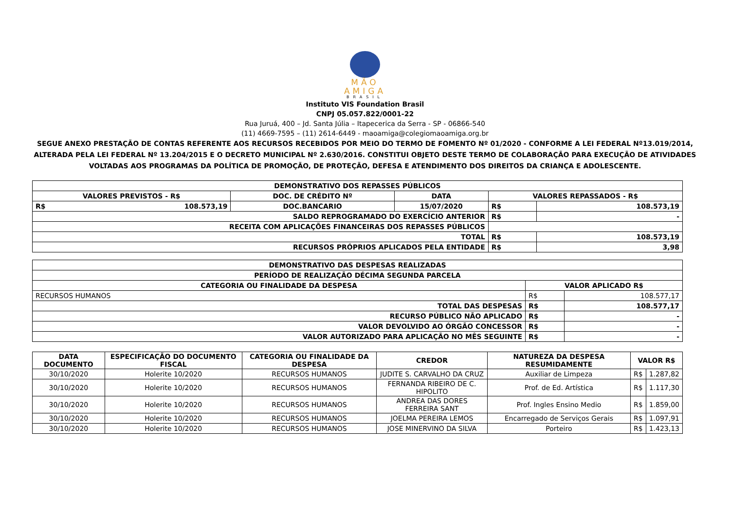MÃO
AMIGA
BRASIL
Instituto VIS Foundation Brasil
CNPJ 05.057.822/0001-22
Rua Juruá, 400 – Jd. Santa Júlia – Itapecerica da Serra - SP - 06866-540
(11) 4669-7595 – (11) 2614-6449 - maoamiga@colegiomaoamiga.org.br
SEGUE ANEXO PRESTAÇÃO DE CONTAS REFERENTE AOS RECURSOS RECEBIDOS POR MEIO DO TERMO DE FOMENTO Nº 01/2020 - CONFORME A LEI FEDERAL Nº13.019/2014, ALTERADA PELA LEI FEDERAL Nº 13.204/2015 E O DECRETO MUNICIPAL Nº 2.630/2016. CONSTITUI OBJETO DESTE TERMO DE COLABORAÇÃO PARA EXECUÇÃO DE ATIVIDADES VOLTADAS AOS PROGRAMAS DA POLÍTICA DE PROMOÇÃO, DE PROTEÇÃO, DEFESA E ATENDIMENTO DOS DIREITOS DA CRIANÇA E ADOLESCENTE.
| DEMONSTRATIVO DOS REPASSES PÚBLICOS | | | | | |
| --- | --- | --- | --- | --- | --- |
| VALORES PREVISTOS - R$ | | DOC. DE CRÉDITO Nº | DATA | VALORES REPASSADOS - R$ | |
| R$ | 108.573,19 | DOC.BANCARIO | 15/07/2020 | R$ | 108.573,19 |
| SALDO REPROGRAMADO DO EXERCÍCIO ANTERIOR | | | | R$ | - |
| RECEITA COM APLICAÇÕES FINANCEIRAS DOS REPASSES PÚBLICOS | | | | | |
| TOTAL | | | | R$ | 108.573,19 |
| RECURSOS PRÓPRIOS APLICADOS PELA ENTIDADE | | | | R$ | 3,98 |
| DEMONSTRATIVO DAS DESPESAS REALIZADAS | | |
| --- | --- | --- |
| PERÍODO DE REALIZAÇÃO DÉCIMA SEGUNDA PARCELA | | |
| CATEGORIA OU FINALIDADE DA DESPESA | VALOR APLICADO R$ | |
| RECURSOS HUMANOS | R$ | 108.577,17 |
| TOTAL DAS DESPESAS | R$ | 108.577,17 |
| RECURSO PÚBLICO NÃO APLICADO | R$ | - |
| VALOR DEVOLVIDO AO ÓRGÃO CONCESSOR | R$ | - |
| VALOR AUTORIZADO PARA APLICAÇÃO NO MÊS SEGUINTE | R$ | - |
| DATA DOCUMENTO | ESPECIFICAÇÃO DO DOCUMENTO FISCAL | CATEGORIA OU FINALIDADE DA DESPESA | CREDOR | NATUREZA DA DESPESA RESUMIDAMENTE | VALOR R$ | |
| --- | --- | --- | --- | --- | --- | --- |
| 30/10/2020 | Holerite 10/2020 | RECURSOS HUMANOS | JUDITE S. CARVALHO DA CRUZ | Auxiliar de Limpeza | R$ | 1.287,82 |
| 30/10/2020 | Holerite 10/2020 | RECURSOS HUMANOS | FERNANDA RIBEIRO DE C. HIPOLITO | Prof. de Ed. Artística | R$ | 1.117,30 |
| 30/10/2020 | Holerite 10/2020 | RECURSOS HUMANOS | ANDREA DAS DORES FERREIRA SANT | Prof. Ingles Ensino Medio | R$ | 1.859,00 |
| 30/10/2020 | Holerite 10/2020 | RECURSOS HUMANOS | JOELMA PEREIRA LEMOS | Encarregado de Serviços Gerais | R$ | 1.097,91 |
| 30/10/2020 | Holerite 10/2020 | RECURSOS HUMANOS | JOSE MINERVINO DA SILVA | Porteiro | R$ | 1.423,13 |